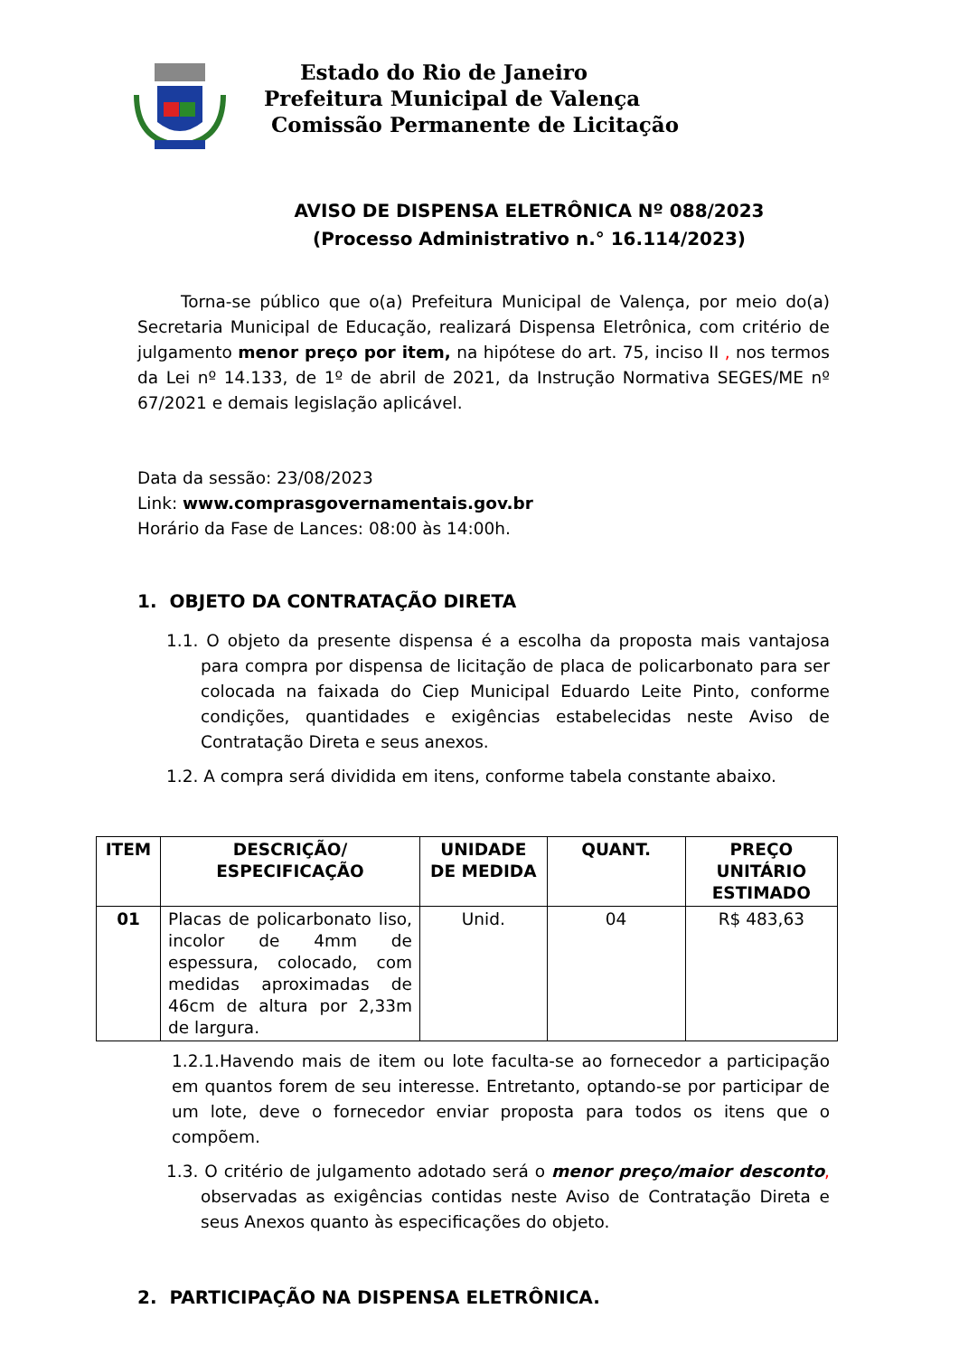Estado do Rio de Janeiro
Prefeitura Municipal de Valença
Comissão Permanente de Licitação
AVISO DE DISPENSA ELETRÔNICA Nº 088/2023
(Processo Administrativo n.° 16.114/2023)
Torna-se público que o(a) Prefeitura Municipal de Valença, por meio do(a) Secretaria Municipal de Educação, realizará Dispensa Eletrônica, com critério de julgamento menor preço por item, na hipótese do art. 75, inciso II , nos termos da Lei nº 14.133, de 1º de abril de 2021, da Instrução Normativa SEGES/ME nº 67/2021 e demais legislação aplicável.
Data da sessão: 23/08/2023
Link: www.comprasgovernamentais.gov.br
Horário da Fase de Lances: 08:00 às 14:00h.
1. OBJETO DA CONTRATAÇÃO DIRETA
1.1. O objeto da presente dispensa é a escolha da proposta mais vantajosa para compra por dispensa de licitação de placa de policarbonato para ser colocada na faixada do Ciep Municipal Eduardo Leite Pinto, conforme condições, quantidades e exigências estabelecidas neste Aviso de Contratação Direta e seus anexos.
1.2. A compra será dividida em itens, conforme tabela constante abaixo.
| ITEM | DESCRIÇÃO/ ESPECIFICAÇÃO | UNIDADE DE MEDIDA | QUANT. | PREÇO UNITÁRIO ESTIMADO |
| --- | --- | --- | --- | --- |
| 01 | Placas de policarbonato liso, incolor de 4mm de espessura, colocado, com medidas aproximadas de 46cm de altura por 2,33m de largura. | Unid. | 04 | R$ 483,63 |
1.2.1.Havendo mais de item ou lote faculta-se ao fornecedor a participação em quantos forem de seu interesse. Entretanto, optando-se por participar de um lote, deve o fornecedor enviar proposta para todos os itens que o compõem.
1.3. O critério de julgamento adotado será o menor preço/maior desconto, observadas as exigências contidas neste Aviso de Contratação Direta e seus Anexos quanto às especificações do objeto.
2. PARTICIPAÇÃO NA DISPENSA ELETRÔNICA.